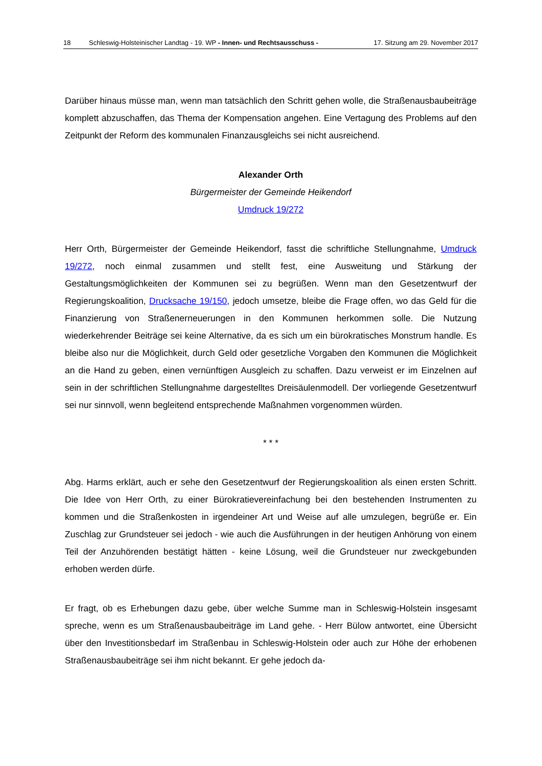18 Schleswig-Holsteinischer Landtag - 19. WP - Innen- und Rechtsausschuss - 17. Sitzung am 29. November 2017
Darüber hinaus müsse man, wenn man tatsächlich den Schritt gehen wolle, die Straßenausbaubeiträge komplett abzuschaffen, das Thema der Kompensation angehen. Eine Vertagung des Problems auf den Zeitpunkt der Reform des kommunalen Finanzausgleichs sei nicht ausreichend.
Alexander Orth
Bürgermeister der Gemeinde Heikendorf
Umdruck 19/272
Herr Orth, Bürgermeister der Gemeinde Heikendorf, fasst die schriftliche Stellungnahme, Umdruck 19/272, noch einmal zusammen und stellt fest, eine Ausweitung und Stärkung der Gestaltungsmöglichkeiten der Kommunen sei zu begrüßen. Wenn man den Gesetzentwurf der Regierungskoalition, Drucksache 19/150, jedoch umsetze, bleibe die Frage offen, wo das Geld für die Finanzierung von Straßenerneuerungen in den Kommunen herkommen solle. Die Nutzung wiederkehrender Beiträge sei keine Alternative, da es sich um ein bürokratisches Monstrum handle. Es bleibe also nur die Möglichkeit, durch Geld oder gesetzliche Vorgaben den Kommunen die Möglichkeit an die Hand zu geben, einen vernünftigen Ausgleich zu schaffen. Dazu verweist er im Einzelnen auf sein in der schriftlichen Stellungnahme dargestelltes Dreisäulenmodell. Der vorliegende Gesetzentwurf sei nur sinnvoll, wenn begleitend entsprechende Maßnahmen vorgenommen würden.
* * *
Abg. Harms erklärt, auch er sehe den Gesetzentwurf der Regierungskoalition als einen ersten Schritt. Die Idee von Herr Orth, zu einer Bürokratievereinfachung bei den bestehenden Instrumenten zu kommen und die Straßenkosten in irgendeiner Art und Weise auf alle umzulegen, begrüße er. Ein Zuschlag zur Grundsteuer sei jedoch - wie auch die Ausführungen in der heutigen Anhörung von einem Teil der Anzuhörenden bestätigt hätten - keine Lösung, weil die Grundsteuer nur zweckgebunden erhoben werden dürfe.
Er fragt, ob es Erhebungen dazu gebe, über welche Summe man in Schleswig-Holstein insgesamt spreche, wenn es um Straßenausbaubeiträge im Land gehe. - Herr Bülow antwortet, eine Übersicht über den Investitionsbedarf im Straßenbau in Schleswig-Holstein oder auch zur Höhe der erhobenen Straßenausbaubeiträge sei ihm nicht bekannt. Er gehe jedoch da-